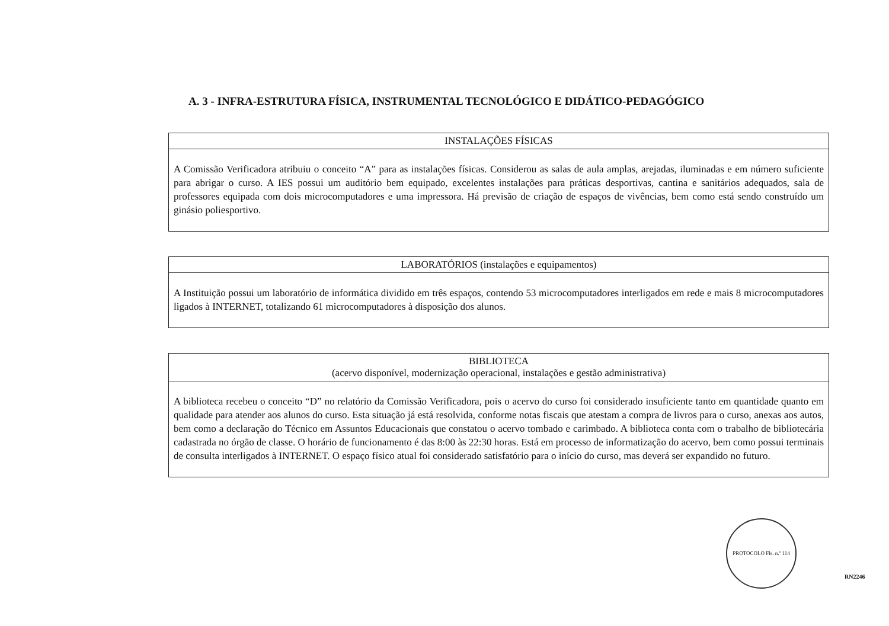A. 3 - INFRA-ESTRUTURA FÍSICA, INSTRUMENTAL TECNOLÓGICO E DIDÁTICO-PEDAGÓGICO
| INSTALAÇÕES FÍSICAS |
| --- |
| A Comissão Verificadora atribuiu o conceito “A” para as instalações físicas. Considerou as salas de aula amplas, arejadas, iluminadas e em número suficiente para abrigar o curso. A IES possui um auditório bem equipado, excelentes instalações para práticas desportivas, cantina e sanitários adequados, sala de professores equipada com dois microcomputadores e uma impressora. Há previsão de criação de espaços de vivências, bem como está sendo construído um ginásio poliesportivo. |
| LABORATÓRIOS (instalações e equipamentos) |
| --- |
| A Instituição possui um laboratório de informática dividido em três espaços, contendo 53 microcomputadores interligados em rede e mais 8 microcomputadores ligados à INTERNET, totalizando 61 microcomputadores à disposição dos alunos. |
| BIBLIOTECA (acervo disponível, modernização operacional, instalações e gestão administrativa) |
| --- |
| A biblioteca recebeu o conceito “D” no relatório da Comissão Verificadora, pois o acervo do curso foi considerado insuficiente tanto em quantidade quanto em qualidade para atender aos alunos do curso. Esta situação já está resolvida, conforme notas fiscais que atestam a compra de livros para o curso, anexas aos autos, bem como a declaração do Técnico em Assuntos Educacionais que constatou o acervo tombado e carimbado. A biblioteca conta com o trabalho de bibliotecária cadastrada no órgão de classe. O horário de funcionamento é das 8:00 às 22:30 horas. Está em processo de informatização do acervo, bem como possui terminais de consulta interligados à INTERNET. O espaço físico atual foi considerado satisfatório para o início do curso, mas deverá ser expandido no futuro. |
PROTOCOLO Fls. n.º 114
RN2246